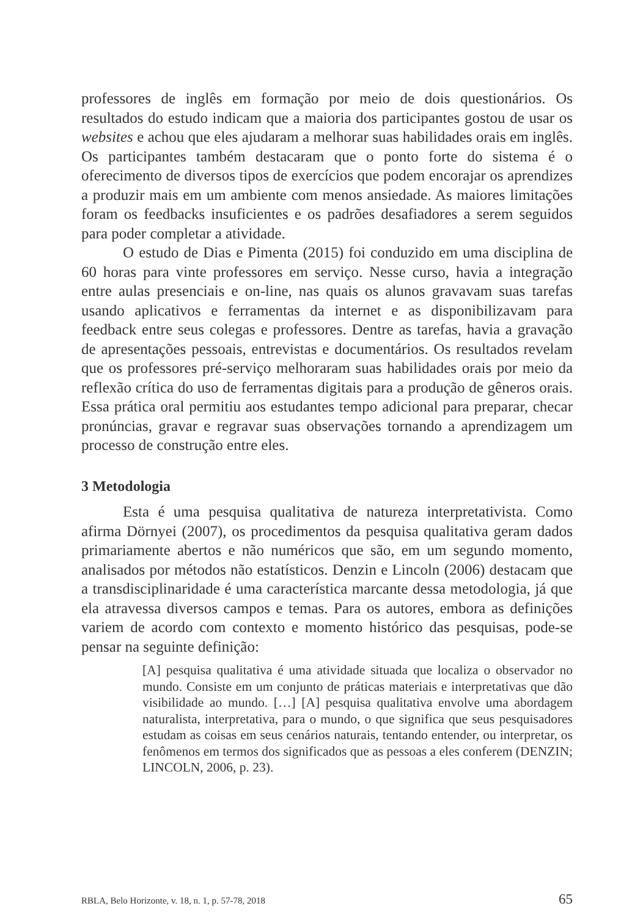professores de inglês em formação por meio de dois questionários. Os resultados do estudo indicam que a maioria dos participantes gostou de usar os websites e achou que eles ajudaram a melhorar suas habilidades orais em inglês. Os participantes também destacaram que o ponto forte do sistema é o oferecimento de diversos tipos de exercícios que podem encorajar os aprendizes a produzir mais em um ambiente com menos ansiedade. As maiores limitações foram os feedbacks insuficientes e os padrões desafiadores a serem seguidos para poder completar a atividade.
O estudo de Dias e Pimenta (2015) foi conduzido em uma disciplina de 60 horas para vinte professores em serviço. Nesse curso, havia a integração entre aulas presenciais e on-line, nas quais os alunos gravavam suas tarefas usando aplicativos e ferramentas da internet e as disponibilizavam para feedback entre seus colegas e professores. Dentre as tarefas, havia a gravação de apresentações pessoais, entrevistas e documentários. Os resultados revelam que os professores pré-serviço melhoraram suas habilidades orais por meio da reflexão crítica do uso de ferramentas digitais para a produção de gêneros orais. Essa prática oral permitiu aos estudantes tempo adicional para preparar, checar pronúncias, gravar e regravar suas observações tornando a aprendizagem um processo de construção entre eles.
3 Metodologia
Esta é uma pesquisa qualitativa de natureza interpretativista. Como afirma Dörnyei (2007), os procedimentos da pesquisa qualitativa geram dados primariamente abertos e não numéricos que são, em um segundo momento, analisados por métodos não estatísticos. Denzin e Lincoln (2006) destacam que a transdisciplinaridade é uma característica marcante dessa metodologia, já que ela atravessa diversos campos e temas. Para os autores, embora as definições variem de acordo com contexto e momento histórico das pesquisas, pode-se pensar na seguinte definição:
[A] pesquisa qualitativa é uma atividade situada que localiza o observador no mundo. Consiste em um conjunto de práticas materiais e interpretativas que dão visibilidade ao mundo. […] [A] pesquisa qualitativa envolve uma abordagem naturalista, interpretativa, para o mundo, o que significa que seus pesquisadores estudam as coisas em seus cenários naturais, tentando entender, ou interpretar, os fenômenos em termos dos significados que as pessoas a eles conferem (DENZIN; LINCOLN, 2006, p. 23).
RBLA, Belo Horizonte, v. 18, n. 1, p. 57-78, 2018 65